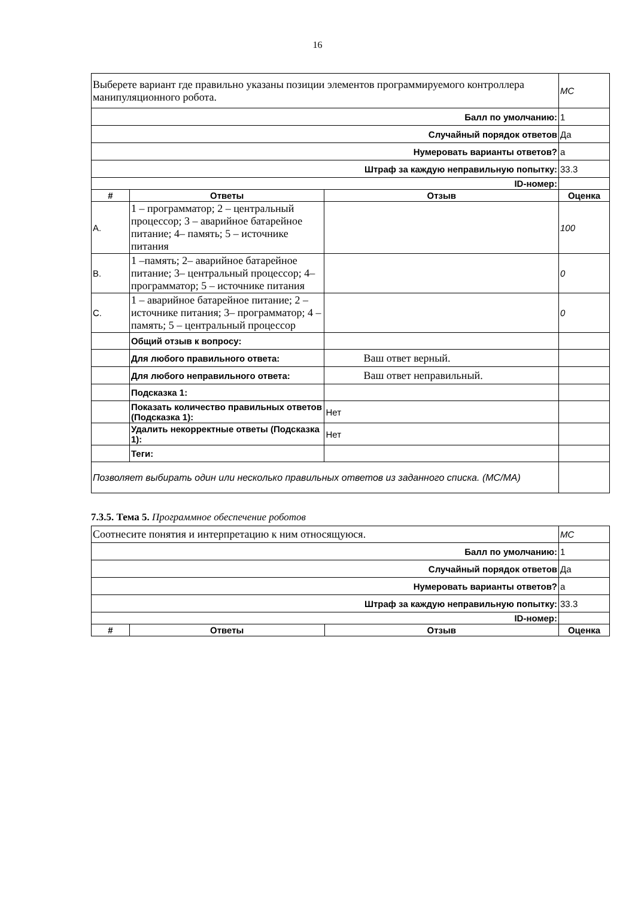16
| Выберете вариант где правильно указаны позиции элементов программируемого контроллера манипуляционного робота. | | | MC |
| Балл по умолчанию: | | | 1 |
| Случайный порядок ответов | | | Да |
| Нумеровать варианты ответов? | | | a |
| Штраф за каждую неправильную попытку: | | | 33.3 |
| ID-номер: | | | |
| # | Ответы | Отзыв | Оценка |
| A. | 1 – программатор; 2 – центральный процессор; 3 – аварийное батарейное питание; 4– память; 5 – источнике питания | | 100 |
| B. | 1 –память; 2– аварийное батарейное питание; 3– центральный процессор; 4– программатор; 5 – источнике питания | | 0 |
| C. | 1 – аварийное батарейное питание; 2 – источнике питания; 3– программатор; 4 – память; 5 – центральный процессор | | 0 |
| | Общий отзыв к вопросу: | | |
| | Для любого правильного ответа: | Ваш ответ верный. | |
| | Для любого неправильного ответа: | Ваш ответ неправильный. | |
| | Подсказка 1: | | |
| | Показать количество правильных ответов (Подсказка 1): | Нет | |
| | Удалить некорректные ответы (Подсказка 1): | Нет | |
| | Теги: | | |
| Позволяет выбирать один или несколько правильных ответов из заданного списка. (MC/MA) | | | |
7.3.5. Тема 5. Программное обеспечение роботов
| Соотнесите понятия и интерпретацию к ним относящуюся. | | | MC |
| Балл по умолчанию: | | | 1 |
| Случайный порядок ответов | | | Да |
| Нумеровать варианты ответов? | | | a |
| Штраф за каждую неправильную попытку: | | | 33.3 |
| ID-номер: | | | |
| # | Ответы | Отзыв | Оценка |